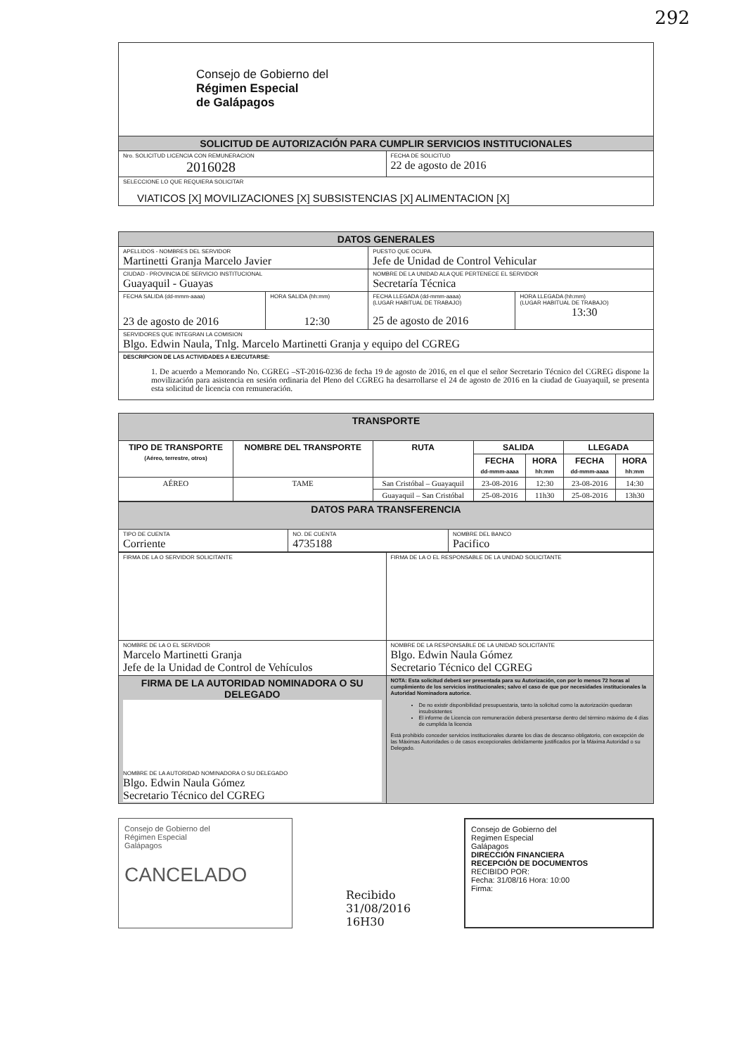292
| Consejo de Gobierno del Régimen Especial de Galápagos | |
| SOLICITUD DE AUTORIZACIÓN PARA CUMPLIR SERVICIOS INSTITUCIONALES | |
| Nro. SOLICITUD LICENCIA CON REMUNERACION 2016028 | FECHA DE SOLICITUD 22 de agosto de 2016 |
| SELECCIONE LO QUE REQUIERA SOLICITAR VIATICOS [X] MOVILIZACIONES [X] SUBSISTENCIAS [X] ALIMENTACION [X] | |
| DATOS GENERALES | | | |
| APELLIDOS - NOMBRES DEL SERVIDOR Martinetti Granja Marcelo Javier | | PUESTO QUE OCUPA. Jefe de Unidad de Control Vehicular | |
| CIUDAD - PROVINCIA DE SERVICIO INSTITUCIONAL Guayaquil - Guayas | | NOMBRE DE LA UNIDAD ALA QUE PERTENECE EL SERVIDOR Secretaría Técnica | |
| FECHA SALIDA (dd-mmm-aaaa) 23 de agosto de 2016 | HORA SALIDA (hh:mm) 12:30 | FECHA LLEGADA (dd-mmm-aaaa) (LUGAR HABITUAL DE TRABAJO) 25 de agosto de 2016 | HORA LLEGADA (hh:mm) (LUGAR HABITUAL DE TRABAJO) 13:30 |
| SERVIDORES QUE INTEGRAN LA COMISION Blgo. Edwin Naula, Tnlg. Marcelo Martinetti Granja y equipo del CGREG | | | |
| DESCRIPCION DE LAS ACTIVIDADES A EJECUTARSE: 1. De acuerdo a Memorando No. CGREG –ST-2016-0236 de fecha 19 de agosto de 2016, en el que el señor Secretario Técnico del CGREG dispone la movilización para asistencia en sesión ordinaria del Pleno del CGREG ha desarrollarse el 24 de agosto de 2016 en la ciudad de Guayaquil, se presenta esta solicitud de licencia con remuneración. | | | |
| TRANSPORTE | | | | | | |
| TIPO DE TRANSPORTE (Aéreo, terrestre, otros) | NOMBRE DEL TRANSPORTE | RUTA | SALIDA | | LLEGADA | |
| | | | FECHA dd-mmm-aaaa | HORA hh:mm | FECHA dd-mmm-aaaa | HORA hh:mm |
| AÉREO | TAME | San Cristóbal – Guayaquil | 23-08-2016 | 12:30 | 23-08-2016 | 14:30 |
| | | Guayaquil – San Cristóbal | 25-08-2016 | 11h30 | 25-08-2016 | 13h30 |
| DATOS PARA TRANSFERENCIA | | |
| TIPO DE CUENTA Corriente | NO. DE CUENTA 4735188 | NOMBRE DEL BANCO Pacifico |
| FIRMA DE LA O SERVIDOR SOLICITANTE | FIRMA DE LA O EL RESPONSABLE DE LA UNIDAD SOLICITANTE |
| NOMBRE DE LA O EL SERVIDOR Marcelo Martinetti Granja Jefe de la Unidad de Control de Vehículos | NOMBRE DE LA RESPONSABLE DE LA UNIDAD SOLICITANTE Blgo. Edwin Naula Gómez Secretario Técnico del CGREG |
| FIRMA DE LA AUTORIDAD NOMINADORA O SU DELEGADO NOMBRE DE LA AUTORIDAD NOMINADORA O SU DELEGADO Blgo. Edwin Naula Gómez Secretario Técnico del CGREG | NOTA: Esta solicitud deberá ser presentada para su Autorización, con por lo menos 72 horas al cumplimiento de los servicios institucionales; salvo el caso de que por necesidades institucionales la Autoridad Nominadora autorice. De no existir disponibilidad presupuestaria, tanto la solicitud como la autorización quedaran insubsistentes El informe de Licencia con remuneración deberá presentarse dentro del término máximo de 4 días de cumplida la licencia Está prohibido conceder servicios institucionales durante los días de descanso obligatorio, con excepción de las Máximas Autoridades o de casos excepcionales debidamente justificados por la Máxima Autoridad o su Delegado. |
Consejo de Gobierno del
Régimen Especial
Galápagos
CANCELADO
Recibido
31/08/2016
16H30
Consejo de Gobierno del
Regimen Especial
Galápagos
DIRECCIÓN FINANCIERA
RECEPCIÓN DE DOCUMENTOS
RECIBIDO POR:
Fecha: 31/08/16 Hora: 10:00
Firma: